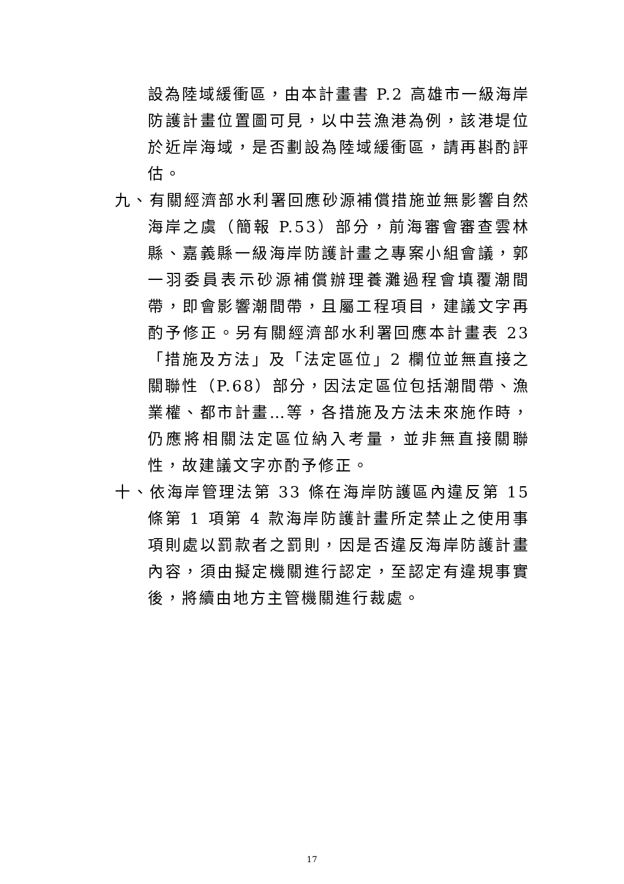設為陸域緩衝區，由本計畫書 P.2 高雄市一級海岸防護計畫位置圖可見，以中芸漁港為例，該港堤位於近岸海域，是否劃設為陸域緩衝區，請再斟酌評估。
九、有關經濟部水利署回應砂源補償措施並無影響自然海岸之虞（簡報 P.53）部分，前海審會審查雲林縣、嘉義縣一級海岸防護計畫之專案小組會議，郭一羽委員表示砂源補償辦理養灘過程會填覆潮間帶，即會影響潮間帶，且屬工程項目，建議文字再酌予修正。另有關經濟部水利署回應本計畫表 23「措施及方法」及「法定區位」2 欄位並無直接之關聯性（P.68）部分，因法定區位包括潮間帶、漁業權、都市計畫…等，各措施及方法未來施作時，仍應將相關法定區位納入考量，並非無直接關聯性，故建議文字亦酌予修正。
十、依海岸管理法第 33 條在海岸防護區內違反第 15 條第 1 項第 4 款海岸防護計畫所定禁止之使用事項則處以罰款者之罰則，因是否違反海岸防護計畫內容，須由擬定機關進行認定，至認定有違規事實後，將續由地方主管機關進行裁處。
17